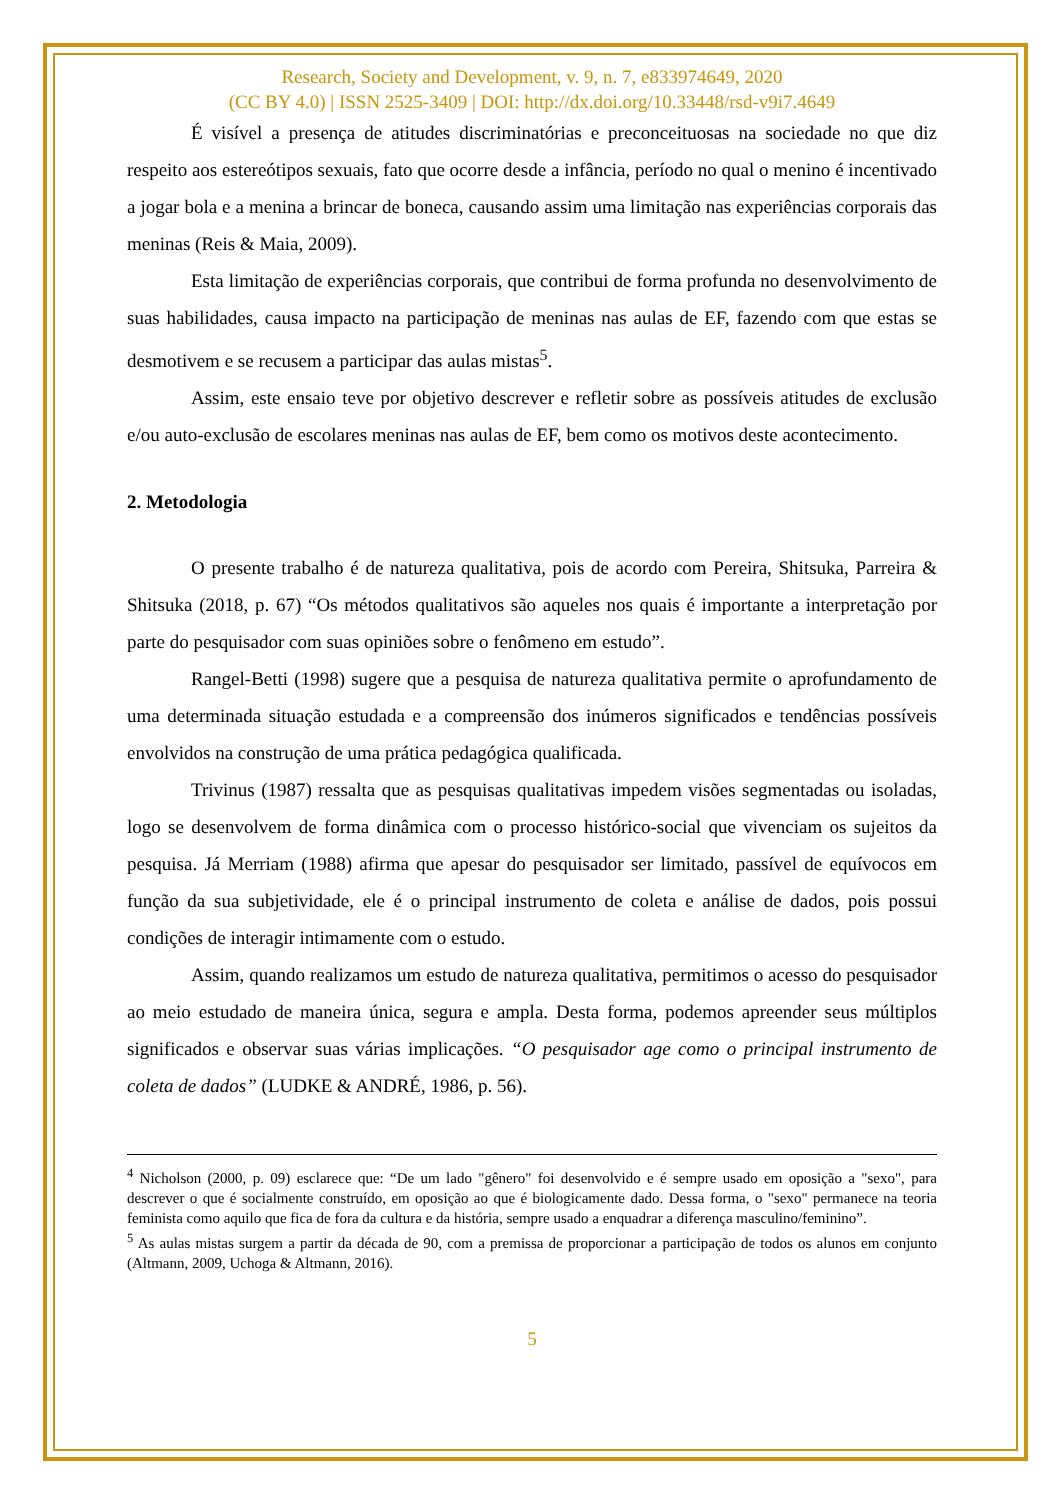Research, Society and Development, v. 9, n. 7, e833974649, 2020
(CC BY 4.0) | ISSN 2525-3409 | DOI: http://dx.doi.org/10.33448/rsd-v9i7.4649
É visível a presença de atitudes discriminatórias e preconceituosas na sociedade no que diz respeito aos estereótipos sexuais, fato que ocorre desde a infância, período no qual o menino é incentivado a jogar bola e a menina a brincar de boneca, causando assim uma limitação nas experiências corporais das meninas (Reis & Maia, 2009).
Esta limitação de experiências corporais, que contribui de forma profunda no desenvolvimento de suas habilidades, causa impacto na participação de meninas nas aulas de EF, fazendo com que estas se desmotivem e se recusem a participar das aulas mistas<sup>5</sup>.
Assim, este ensaio teve por objetivo descrever e refletir sobre as possíveis atitudes de exclusão e/ou auto-exclusão de escolares meninas nas aulas de EF, bem como os motivos deste acontecimento.
2. Metodologia
O presente trabalho é de natureza qualitativa, pois de acordo com Pereira, Shitsuka, Parreira & Shitsuka (2018, p. 67) “Os métodos qualitativos são aqueles nos quais é importante a interpretação por parte do pesquisador com suas opiniões sobre o fenômeno em estudo”.
Rangel-Betti (1998) sugere que a pesquisa de natureza qualitativa permite o aprofundamento de uma determinada situação estudada e a compreensão dos inúmeros significados e tendências possíveis envolvidos na construção de uma prática pedagógica qualificada.
Trivinus (1987) ressalta que as pesquisas qualitativas impedem visões segmentadas ou isoladas, logo se desenvolvem de forma dinâmica com o processo histórico-social que vivenciam os sujeitos da pesquisa. Já Merriam (1988) afirma que apesar do pesquisador ser limitado, passível de equívocos em função da sua subjetividade, ele é o principal instrumento de coleta e análise de dados, pois possui condições de interagir intimamente com o estudo.
Assim, quando realizamos um estudo de natureza qualitativa, permitimos o acesso do pesquisador ao meio estudado de maneira única, segura e ampla. Desta forma, podemos apreender seus múltiplos significados e observar suas várias implicações. “O pesquisador age como o principal instrumento de coleta de dados” (LUDKE & ANDRÉ, 1986, p. 56).
<sup>4</sup> Nicholson (2000, p. 09) esclarece que: “De um lado "gênero" foi desenvolvido e é sempre usado em oposição a "sexo", para descrever o que é socialmente construído, em oposição ao que é biologicamente dado. Dessa forma, o "sexo" permanece na teoria feminista como aquilo que fica de fora da cultura e da história, sempre usado a enquadrar a diferença masculino/feminino”.
<sup>5</sup> As aulas mistas surgem a partir da década de 90, com a premissa de proporcionar a participação de todos os alunos em conjunto (Altmann, 2009, Uchoga & Altmann, 2016).
5